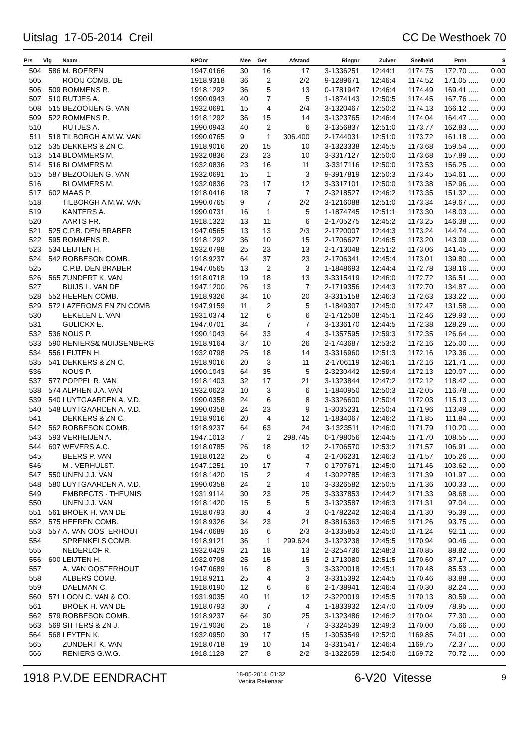Uitslag 17-05-2014 Creil CC De Westhoek 70
| Prs | Vlg | Naam | NPOnr | Mee | Get | Afstand | Ringnr | Zuiver | Snelheid | Pntn | | $ |
| --- | --- | --- | --- | --- | --- | --- | --- | --- | --- | --- | --- | --- |
| 504 | 586 | M. BOEREN | 1947.0166 | 30 | 16 | 17 | 3-1336251 | 12:44:1 | 1174.75 | 172.70 | ..... | 0.00 |
| 505 | | ROOIJ COMB. DE | 1918.9318 | 36 | 2 | 2/2 | 9-1289671 | 12:46:4 | 1174.52 | 171.05 | ..... | 0.00 |
| 506 | 509 | ROMMENS R. | 1918.1292 | 36 | 5 | 13 | 0-1781947 | 12:46:4 | 1174.49 | 169.41 | ..... | 0.00 |
| 507 | 510 | RUTJES A. | 1990.0943 | 40 | 7 | 5 | 1-1874143 | 12:50:5 | 1174.45 | 167.76 | ..... | 0.00 |
| 508 | 515 | BEZOOIJEN G. VAN | 1932.0691 | 15 | 4 | 2/4 | 3-1320467 | 12:50:2 | 1174.13 | 166.12 | ..... | 0.00 |
| 509 | 522 | ROMMENS R. | 1918.1292 | 36 | 15 | 14 | 3-1323765 | 12:46:4 | 1174.04 | 164.47 | ..... | 0.00 |
| 510 | | RUTJES A. | 1990.0943 | 40 | 2 | 6 | 3-1356837 | 12:51:0 | 1173.77 | 162.83 | ..... | 0.00 |
| 511 | 518 | TILBORGH A.M.W. VAN | 1990.0765 | 9 | 1 | 306.400 | 2-1744031 | 12:51:0 | 1173.72 | 161.18 | ..... | 0.00 |
| 512 | 535 | DEKKERS & ZN C. | 1918.9016 | 20 | 15 | 10 | 3-1323338 | 12:45:5 | 1173.68 | 159.54 | ..... | 0.00 |
| 513 | 514 | BLOMMERS M. | 1932.0836 | 23 | 23 | 10 | 3-3317127 | 12:50:0 | 1173.68 | 157.89 | ..... | 0.00 |
| 514 | 516 | BLOMMERS M. | 1932.0836 | 23 | 16 | 11 | 3-3317116 | 12:50:0 | 1173.53 | 156.25 | ..... | 0.00 |
| 515 | 587 | BEZOOIJEN G. VAN | 1932.0691 | 15 | 1 | 3 | 9-3917819 | 12:50:3 | 1173.45 | 154.61 | ..... | 0.00 |
| 516 | | BLOMMERS M. | 1932.0836 | 23 | 17 | 12 | 3-3317101 | 12:50:0 | 1173.38 | 152.96 | ..... | 0.00 |
| 517 | 602 | MAAS P. | 1918.0416 | 18 | 7 | 7 | 2-3218527 | 12:46:2 | 1173.35 | 151.32 | ..... | 0.00 |
| 518 | | TILBORGH A.M.W. VAN | 1990.0765 | 9 | 7 | 2/2 | 3-1216088 | 12:51:0 | 1173.34 | 149.67 | ..... | 0.00 |
| 519 | | KANTERS A. | 1990.0731 | 16 | 1 | 5 | 1-1874745 | 12:51:1 | 1173.30 | 148.03 | ..... | 0.00 |
| 520 | | AARTS FR. | 1918.1322 | 13 | 11 | 6 | 2-1705275 | 12:45:2 | 1173.25 | 146.38 | ..... | 0.00 |
| 521 | 525 | C.P.B. DEN BRABER | 1947.0565 | 13 | 13 | 2/3 | 2-1720007 | 12:44:3 | 1173.24 | 144.74 | ..... | 0.00 |
| 522 | 595 | ROMMENS R. | 1918.1292 | 36 | 10 | 15 | 2-1706627 | 12:46:5 | 1173.20 | 143.09 | ..... | 0.00 |
| 523 | 534 | LEIJTEN H. | 1932.0798 | 25 | 23 | 13 | 2-1713048 | 12:51:2 | 1173.06 | 141.45 | ..... | 0.00 |
| 524 | 542 | ROBBESON COMB. | 1918.9237 | 64 | 37 | 23 | 2-1706341 | 12:45:4 | 1173.01 | 139.80 | ..... | 0.00 |
| 525 | | C.P.B. DEN BRABER | 1947.0565 | 13 | 2 | 3 | 1-1848693 | 12:44:4 | 1172.78 | 138.16 | ..... | 0.00 |
| 526 | 565 | ZUNDERT K. VAN | 1918.0718 | 19 | 18 | 13 | 3-3315419 | 12:46:0 | 1172.72 | 136.51 | ..... | 0.00 |
| 527 | | BUIJS L. VAN DE | 1947.1200 | 26 | 13 | 7 | 2-1719356 | 12:44:3 | 1172.70 | 134.87 | ..... | 0.00 |
| 528 | 552 | HEEREN COMB. | 1918.9326 | 34 | 10 | 20 | 3-3315158 | 12:46:3 | 1172.63 | 133.22 | ..... | 0.00 |
| 529 | 572 | LAZEROMS EN ZN COMB | 1947.9159 | 11 | 2 | 5 | 1-1849307 | 12:45:0 | 1172.47 | 131.58 | ..... | 0.00 |
| 530 | | EEKELEN L. VAN | 1931.0374 | 12 | 6 | 6 | 2-1712508 | 12:45:1 | 1172.46 | 129.93 | ..... | 0.00 |
| 531 | | GULICKX E. | 1947.0701 | 34 | 7 | 7 | 3-1336170 | 12:44:5 | 1172.38 | 128.29 | ..... | 0.00 |
| 532 | 536 | NOUS P. | 1990.1043 | 64 | 33 | 4 | 3-1357595 | 12:59:3 | 1172.35 | 126.64 | ..... | 0.00 |
| 533 | 590 | RENIERS& MUIJSENBERG | 1918.9164 | 37 | 10 | 26 | 2-1743687 | 12:53:2 | 1172.16 | 125.00 | ..... | 0.00 |
| 534 | 556 | LEIJTEN H. | 1932.0798 | 25 | 18 | 14 | 3-3316960 | 12:51:3 | 1172.16 | 123.36 | ..... | 0.00 |
| 535 | 541 | DEKKERS & ZN C. | 1918.9016 | 20 | 3 | 11 | 2-1706119 | 12:46:1 | 1172.16 | 121.71 | ..... | 0.00 |
| 536 | | NOUS P. | 1990.1043 | 64 | 35 | 5 | 2-3230442 | 12:59:4 | 1172.13 | 120.07 | ..... | 0.00 |
| 537 | 577 | POPPEL R. VAN | 1918.1403 | 32 | 17 | 21 | 3-1323844 | 12:47:2 | 1172.12 | 118.42 | ..... | 0.00 |
| 538 | 574 | ALPHEN J.A. VAN | 1932.0623 | 10 | 3 | 6 | 1-1840950 | 12:50:3 | 1172.05 | 116.78 | ..... | 0.00 |
| 539 | 540 | LUYTGAARDEN A. V.D. | 1990.0358 | 24 | 6 | 8 | 3-3326600 | 12:50:4 | 1172.03 | 115.13 | ..... | 0.00 |
| 540 | 548 | LUYTGAARDEN A. V.D. | 1990.0358 | 24 | 23 | 9 | 1-3035231 | 12:50:4 | 1171.96 | 113.49 | ..... | 0.00 |
| 541 | | DEKKERS & ZN C. | 1918.9016 | 20 | 4 | 12 | 1-1834067 | 12:46:2 | 1171.85 | 111.84 | ..... | 0.00 |
| 542 | 562 | ROBBESON COMB. | 1918.9237 | 64 | 63 | 24 | 3-1323511 | 12:46:0 | 1171.79 | 110.20 | ..... | 0.00 |
| 543 | 593 | VERHEIJEN A. | 1947.1013 | 7 | 2 | 298.745 | 0-1798056 | 12:44:5 | 1171.70 | 108.55 | ..... | 0.00 |
| 544 | 607 | WEVERS A.C. | 1918.0785 | 26 | 18 | 12 | 2-1706570 | 12:53:2 | 1171.57 | 106.91 | ..... | 0.00 |
| 545 | | BEERS P. VAN | 1918.0122 | 25 | 6 | 4 | 2-1706231 | 12:46:3 | 1171.57 | 105.26 | ..... | 0.00 |
| 546 | | M . VERHULST. | 1947.1251 | 19 | 17 | 7 | 0-1797671 | 12:45:0 | 1171.46 | 103.62 | ..... | 0.00 |
| 547 | 550 | UNEN J.J. VAN | 1918.1420 | 15 | 2 | 4 | 1-3022785 | 12:46:3 | 1171.39 | 101.97 | ..... | 0.00 |
| 548 | 580 | LUYTGAARDEN A. V.D. | 1990.0358 | 24 | 2 | 10 | 3-3326582 | 12:50:5 | 1171.36 | 100.33 | ..... | 0.00 |
| 549 | | EMBREGTS - THEUNIS | 1931.9114 | 30 | 23 | 25 | 3-3337853 | 12:44:2 | 1171.33 | 98.68 | ..... | 0.00 |
| 550 | | UNEN J.J. VAN | 1918.1420 | 15 | 5 | 5 | 3-1323587 | 12:46:3 | 1171.31 | 97.04 | ..... | 0.00 |
| 551 | 561 | BROEK H. VAN DE | 1918.0793 | 30 | 4 | 3 | 0-1782242 | 12:46:4 | 1171.30 | 95.39 | ..... | 0.00 |
| 552 | 575 | HEEREN COMB. | 1918.9326 | 34 | 23 | 21 | 8-3816363 | 12:46:5 | 1171.26 | 93.75 | ..... | 0.00 |
| 553 | 557 | A. VAN OOSTERHOUT | 1947.0689 | 16 | 6 | 2/3 | 3-1335853 | 12:45:0 | 1171.24 | 92.11 | ..... | 0.00 |
| 554 | | SPRENKELS COMB. | 1918.9121 | 36 | 1 | 299.624 | 3-1323238 | 12:45:5 | 1170.94 | 90.46 | ..... | 0.00 |
| 555 | | NEDERLOF R. | 1932.0429 | 21 | 18 | 13 | 2-3254736 | 12:48:3 | 1170.85 | 88.82 | ..... | 0.00 |
| 556 | 600 | LEIJTEN H. | 1932.0798 | 25 | 15 | 15 | 2-1713080 | 12:51:5 | 1170.60 | 87.17 | ..... | 0.00 |
| 557 | | A. VAN OOSTERHOUT | 1947.0689 | 16 | 8 | 3 | 3-3320018 | 12:45:1 | 1170.48 | 85.53 | ..... | 0.00 |
| 558 | | ALBERS COMB. | 1918.9211 | 25 | 4 | 3 | 3-3315392 | 12:44:5 | 1170.46 | 83.88 | ..... | 0.00 |
| 559 | | DAELMAN C. | 1918.0190 | 12 | 6 | 6 | 2-1738941 | 12:46:4 | 1170.30 | 82.24 | ..... | 0.00 |
| 560 | 571 | LOON C. VAN & CO. | 1931.9035 | 40 | 11 | 12 | 2-3220019 | 12:45:5 | 1170.13 | 80.59 | ..... | 0.00 |
| 561 | | BROEK H. VAN DE | 1918.0793 | 30 | 7 | 4 | 1-1833932 | 12:47:0 | 1170.09 | 78.95 | ..... | 0.00 |
| 562 | 579 | ROBBESON COMB. | 1918.9237 | 64 | 30 | 25 | 3-1323486 | 12:46:2 | 1170.04 | 77.30 | ..... | 0.00 |
| 563 | 569 | SITTERS & ZN J. | 1971.9036 | 25 | 18 | 7 | 3-3324539 | 12:49:3 | 1170.00 | 75.66 | ..... | 0.00 |
| 564 | 568 | LEYTEN K. | 1932.0950 | 30 | 17 | 15 | 1-3053549 | 12:52:0 | 1169.85 | 74.01 | ..... | 0.00 |
| 565 | | ZUNDERT K. VAN | 1918.0718 | 19 | 10 | 14 | 3-3315417 | 12:46:4 | 1169.75 | 72.37 | ..... | 0.00 |
| 566 | | RENIERS G.W.G. | 1918.1128 | 27 | 8 | 2/2 | 3-1322659 | 12:54:0 | 1169.72 | 70.72 | ..... | 0.00 |
1918 P.V.DE EENDRACHT 18-05-2014 01:32
Venira Rekenaar 6-V20 Vitesse 9